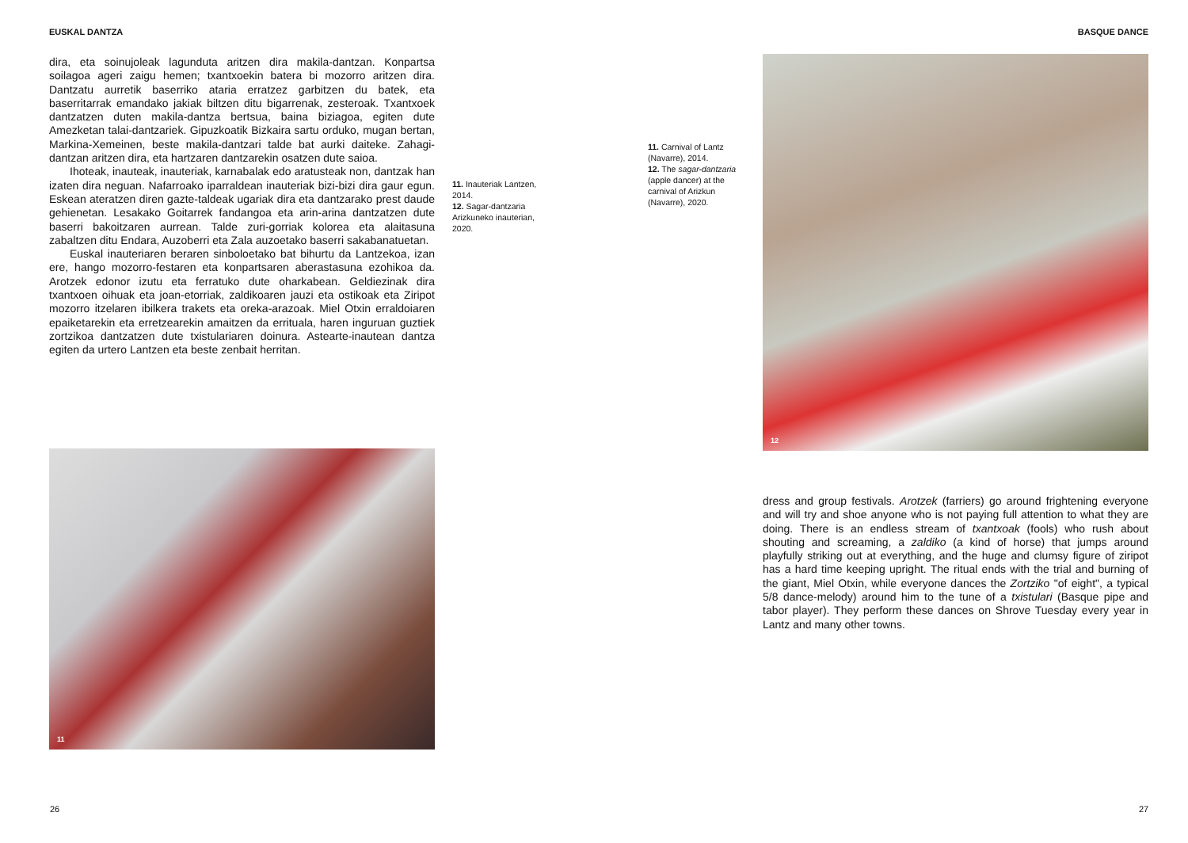EUSKAL DANTZA
dira, eta soinujoleak lagunduta aritzen dira makila-dantzan. Konpartsa soilagoa ageri zaigu hemen; txantxoekin batera bi mozorro aritzen dira. Dantzatu aurretik baserriko ataria erratzez garbitzen du batek, eta baserritarrak emandako jakiak biltzen ditu bigarrenak, zesteroak. Txantxoek dantzatzen duten makila-dantza bertsua, baina biziagoa, egiten dute Amezketan talai-dantzariek. Gipuzkoatik Bizkaira sartu orduko, mugan bertan, Markina-Xemeinen, beste makila-dantzari talde bat aurki daiteke. Zahagi-dantzan aritzen dira, eta hartzaren dantzarekin osatzen dute saioa.
Ihoteak, inauteak, inauteriak, karnabalak edo aratusteak non, dantzak han izaten dira neguan. Nafarroako iparraldean inauteriak bizi-bizi dira gaur egun. Eskean ateratzen diren gazte-taldeak ugariak dira eta dantzarako prest daude gehienetan. Lesakako Goitarrek fandangoa eta arin-arina dantzatzen dute baserri bakoitzaren aurrean. Talde zuri-gorriak kolorea eta alaitasuna zabaltzen ditu Endara, Auzoberri eta Zala auzoetako baserri sakabanatuetan.
Euskal inauteriaren beraren sinboloetako bat bihurtu da Lantzekoa, izan ere, hango mozorro-festaren eta konpartsaren aberastasuna ezohikoa da. Arotzek edonor izutu eta ferratuko dute oharkabean. Geldiezinak dira txantxoen oihuak eta joan-etorriak, zaldikoaren jauzi eta ostikoak eta Ziripot mozorro itzelaren ibilkera trakets eta oreka-arazoak. Miel Otxin erraldoiaren epaiketarekin eta erretzearekin amaitzen da errituala, haren inguruan guztiek zortzikoa dantzatzen dute txistulariaren doinura. Astearte-inautean dantza egiten da urtero Lantzen eta beste zenbait herritan.
11. Inauteriak Lantzen, 2014.
12. Sagar-dantzaria Arizkuneko inauterian, 2020.
11
26
BASQUE DANCE
11. Carnival of Lantz (Navarre), 2014.
12. The sagar-dantzaria (apple dancer) at the carnival of Arizkun (Navarre), 2020.
12
dress and group festivals. Arotzek (farriers) go around frightening everyone and will try and shoe anyone who is not paying full attention to what they are doing. There is an endless stream of txantxoak (fools) who rush about shouting and screaming, a zaldiko (a kind of horse) that jumps around playfully striking out at everything, and the huge and clumsy figure of ziripot has a hard time keeping upright. The ritual ends with the trial and burning of the giant, Miel Otxin, while everyone dances the Zortziko "of eight", a typical 5/8 dance-melody) around him to the tune of a txistulari (Basque pipe and tabor player). They perform these dances on Shrove Tuesday every year in Lantz and many other towns.
27